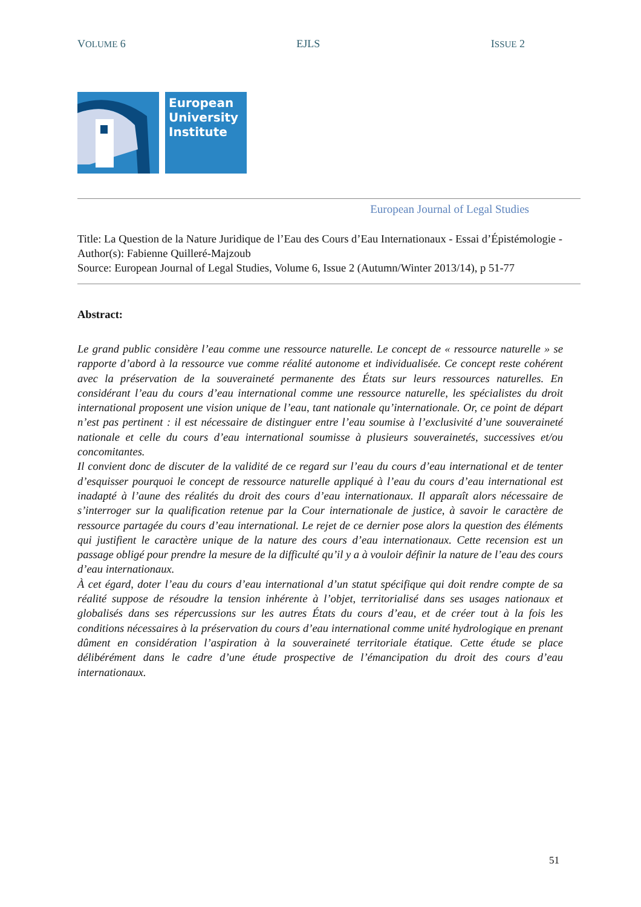VOLUME 6 EJLS ISSUE 2
European
University
Institute
European Journal of Legal Studies
Title: La Question de la Nature Juridique de l’Eau des Cours d’Eau Internationaux - Essai d’Épistémologie -
Author(s): Fabienne Quilleré-Majzoub
Source: European Journal of Legal Studies, Volume 6, Issue 2 (Autumn/Winter 2013/14), p 51-77
Abstract:
Le grand public considère l’eau comme une ressource naturelle. Le concept de « ressource naturelle » se rapporte d’abord à la ressource vue comme réalité autonome et individualisée. Ce concept reste cohérent avec la préservation de la souveraineté permanente des États sur leurs ressources naturelles. En considérant l’eau du cours d’eau international comme une ressource naturelle, les spécialistes du droit international proposent une vision unique de l’eau, tant nationale qu’internationale. Or, ce point de départ n’est pas pertinent : il est nécessaire de distinguer entre l’eau soumise à l’exclusivité d’une souveraineté nationale et celle du cours d’eau international soumisse à plusieurs souverainetés, successives et/ou concomitantes.
Il convient donc de discuter de la validité de ce regard sur l’eau du cours d’eau international et de tenter d’esquisser pourquoi le concept de ressource naturelle appliqué à l’eau du cours d’eau international est inadapté à l’aune des réalités du droit des cours d’eau internationaux. Il apparaît alors nécessaire de s’interroger sur la qualification retenue par la Cour internationale de justice, à savoir le caractère de ressource partagée du cours d’eau international. Le rejet de ce dernier pose alors la question des éléments qui justifient le caractère unique de la nature des cours d’eau internationaux. Cette recension est un passage obligé pour prendre la mesure de la difficulté qu’il y a à vouloir définir la nature de l’eau des cours d’eau internationaux.
À cet égard, doter l’eau du cours d’eau international d’un statut spécifique qui doit rendre compte de sa réalité suppose de résoudre la tension inhérente à l’objet, territorialisé dans ses usages nationaux et globalisés dans ses répercussions sur les autres États du cours d’eau, et de créer tout à la fois les conditions nécessaires à la préservation du cours d’eau international comme unité hydrologique en prenant dûment en considération l’aspiration à la souveraineté territoriale étatique. Cette étude se place délibérément dans le cadre d’une étude prospective de l’émancipation du droit des cours d’eau internationaux.
51